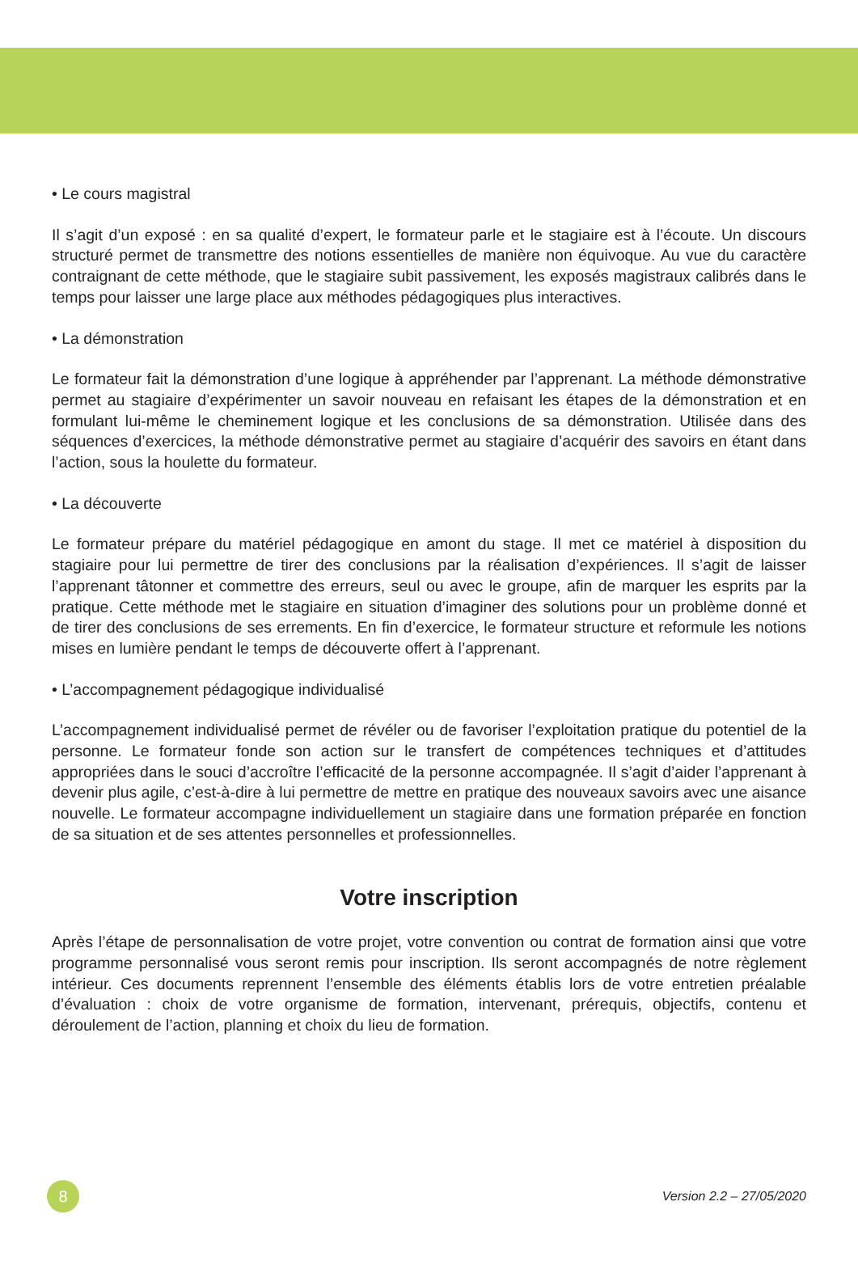• Le cours magistral
Il s’agit d’un exposé : en sa qualité d’expert, le formateur parle et le stagiaire est à l’écoute. Un discours structuré permet de transmettre des notions essentielles de manière non équivoque. Au vue du caractère contraignant de cette méthode, que le stagiaire subit passivement, les exposés magistraux calibrés dans le temps pour laisser une large place aux méthodes pédagogiques plus interactives.
• La démonstration
Le formateur fait la démonstration d’une logique à appréhender par l’apprenant. La méthode démonstrative permet au stagiaire d’expérimenter un savoir nouveau en refaisant les étapes de la démonstration et en formulant lui-même le cheminement logique et les conclusions de sa démonstration. Utilisée dans des séquences d’exercices, la méthode démonstrative permet au stagiaire d’acquérir des savoirs en étant dans l’action, sous la houlette du formateur.
• La découverte
Le formateur prépare du matériel pédagogique en amont du stage. Il met ce matériel à disposition du stagiaire pour lui permettre de tirer des conclusions par la réalisation d’expériences. Il s’agit de laisser l’apprenant tâtonner et commettre des erreurs, seul ou avec le groupe, afin de marquer les esprits par la pratique. Cette méthode met le stagiaire en situation d’imaginer des solutions pour un problème donné et de tirer des conclusions de ses errements. En fin d’exercice, le formateur structure et reformule les notions mises en lumière pendant le temps de découverte offert à l’apprenant.
• L’accompagnement pédagogique individualisé
L’accompagnement individualisé permet de révéler ou de favoriser l’exploitation pratique du potentiel de la personne. Le formateur fonde son action sur le transfert de compétences techniques et d’attitudes appropriées dans le souci d’accroître l’efficacité de la personne accompagnée. Il s’agit d’aider l’apprenant à devenir plus agile, c’est-à-dire à lui permettre de mettre en pratique des nouveaux savoirs avec une aisance nouvelle. Le formateur accompagne individuellement un stagiaire dans une formation préparée en fonction de sa situation et de ses attentes personnelles et professionnelles.
Votre inscription
Après l’étape de personnalisation de votre projet, votre convention ou contrat de formation ainsi que votre programme personnalisé vous seront remis pour inscription. Ils seront accompagnés de notre règlement intérieur. Ces documents reprennent l’ensemble des éléments établis lors de votre entretien préalable d’évaluation : choix de votre organisme de formation, intervenant, prérequis, objectifs, contenu et déroulement de l’action, planning et choix du lieu de formation.
8
Version 2.2 – 27/05/2020